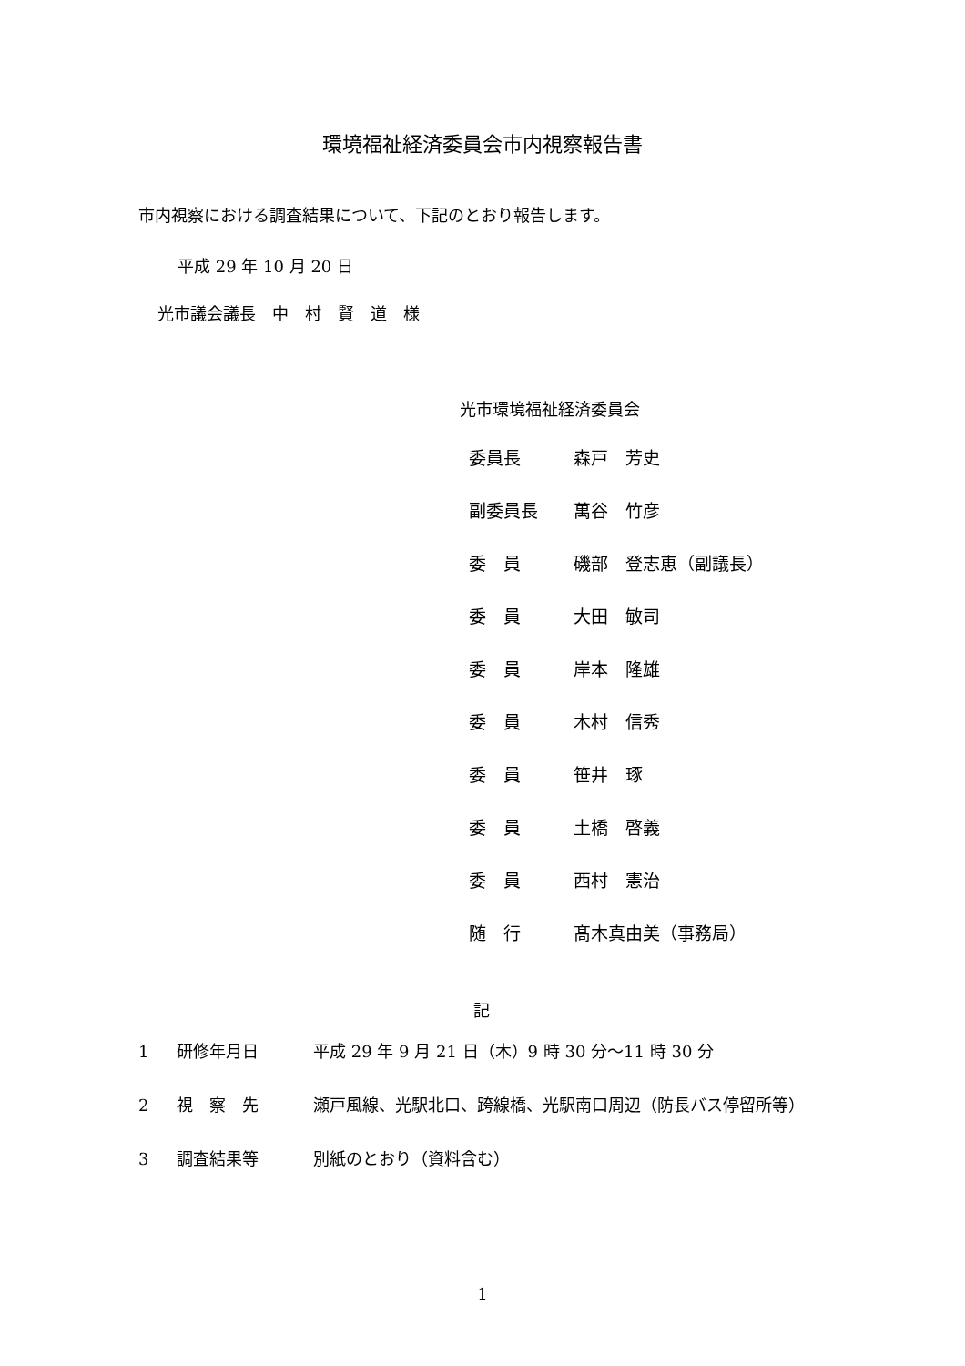環境福祉経済委員会市内視察報告書
市内視察における調査結果について、下記のとおり報告します。
平成 29 年 10 月 20 日
光市議会議長　中　村　賢　道　様
光市環境福祉経済委員会
| 委員長 | 森戸 芳史 |
| 副委員長 | 萬谷 竹彦 |
| 委 員 | 磯部 登志恵（副議長） |
| 委 員 | 大田 敏司 |
| 委 員 | 岸本 隆雄 |
| 委 員 | 木村 信秀 |
| 委 員 | 笹井 琢 |
| 委 員 | 土橋 啓義 |
| 委 員 | 西村 憲治 |
| 随 行 | 髙木真由美（事務局） |
記
| 1 | 研修年月日 | 平成 29 年 9 月 21 日（木）9 時 30 分～11 時 30 分 |
| 2 | 視 察 先 | 瀬戸風線、光駅北口、跨線橋、光駅南口周辺（防長バス停留所等） |
| 3 | 調査結果等 | 別紙のとおり（資料含む） |
1